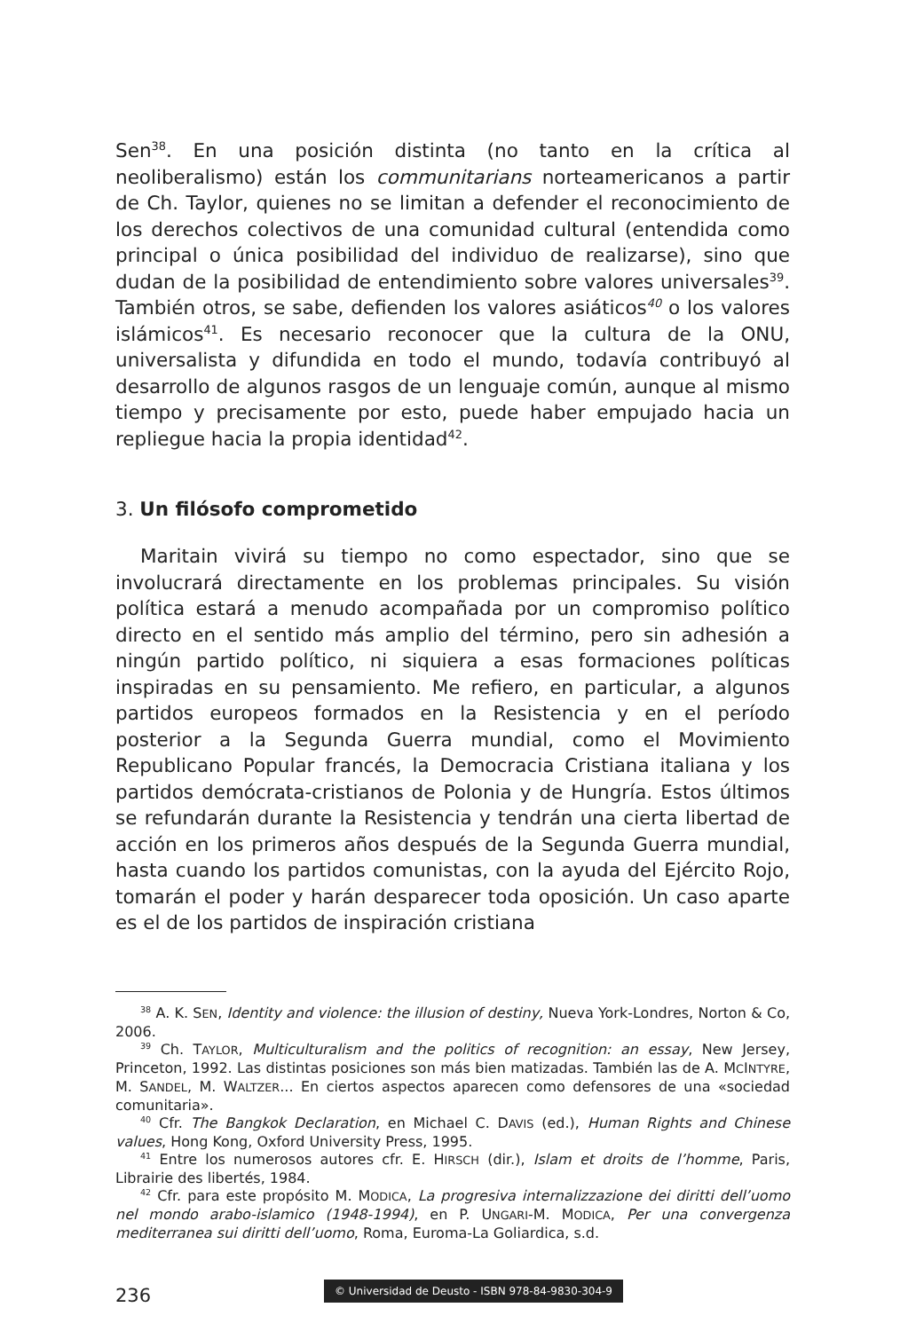Sen<sup>38</sup>. En una posición distinta (no tanto en la crítica al neoliberalismo) están los communitarians norteamericanos a partir de Ch. Taylor, quienes no se limitan a defender el reconocimiento de los derechos colectivos de una comunidad cultural (entendida como principal o única posibilidad del individuo de realizarse), sino que dudan de la posibilidad de entendimiento sobre valores universales<sup>39</sup>. También otros, se sabe, defienden los valores asiáticos<sup>40</sup> o los valores islámicos<sup>41</sup>. Es necesario reconocer que la cultura de la ONU, universalista y difundida en todo el mundo, todavía contribuyó al desarrollo de algunos rasgos de un lenguaje común, aunque al mismo tiempo y precisamente por esto, puede haber empujado hacia un repliegue hacia la propia identidad<sup>42</sup>.
3. Un filósofo comprometido
Maritain vivirá su tiempo no como espectador, sino que se involucrará directamente en los problemas principales. Su visión política estará a menudo acompañada por un compromiso político directo en el sentido más amplio del término, pero sin adhesión a ningún partido político, ni siquiera a esas formaciones políticas inspiradas en su pensamiento. Me refiero, en particular, a algunos partidos europeos formados en la Resistencia y en el período posterior a la Segunda Guerra mundial, como el Movimiento Republicano Popular francés, la Democracia Cristiana italiana y los partidos demócrata-cristianos de Polonia y de Hungría. Estos últimos se refundarán durante la Resistencia y tendrán una cierta libertad de acción en los primeros años después de la Segunda Guerra mundial, hasta cuando los partidos comunistas, con la ayuda del Ejército Rojo, tomarán el poder y harán desparecer toda oposición. Un caso aparte es el de los partidos de inspiración cristiana
<sup>38</sup> A. K. SEN, Identity and violence: the illusion of destiny, Nueva York-Londres, Norton & Co, 2006.
<sup>39</sup> Ch. TAYLOR, Multiculturalism and the politics of recognition: an essay, New Jersey, Princeton, 1992. Las distintas posiciones son más bien matizadas. También las de A. MCINTYRE, M. SANDEL, M. WALTZER... En ciertos aspectos aparecen como defensores de una «sociedad comunitaria».
<sup>40</sup> Cfr. The Bangkok Declaration, en Michael C. DAVIS (ed.), Human Rights and Chinese values, Hong Kong, Oxford University Press, 1995.
<sup>41</sup> Entre los numerosos autores cfr. E. HIRSCH (dir.), Islam et droits de l’homme, Paris, Librairie des libertés, 1984.
<sup>42</sup> Cfr. para este propósito M. MODICA, La progresiva internalizzazione dei diritti dell’uomo nel mondo arabo-islamico (1948-1994), en P. UNGARI-M. MODICA, Per una convergenza mediterranea sui diritti dell’uomo, Roma, Euroma-La Goliardica, s.d.
236
© Universidad de Deusto - ISBN 978-84-9830-304-9